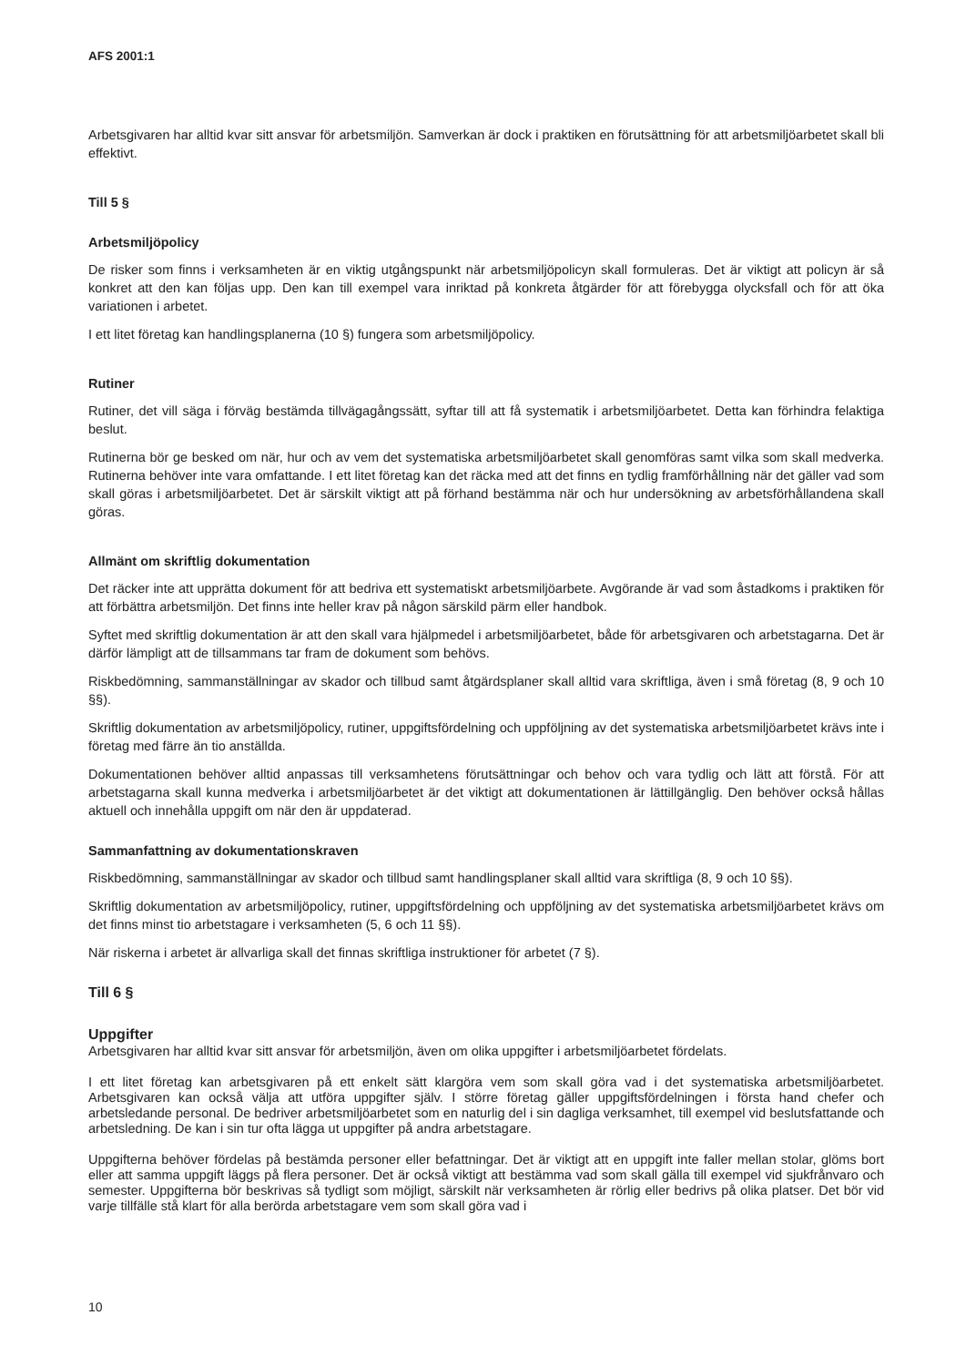AFS 2001:1
Arbetsgivaren har alltid kvar sitt ansvar för arbetsmiljön. Samverkan är dock i praktiken en förutsättning för att arbetsmiljöarbetet skall bli effektivt.
Till 5 §
Arbetsmiljöpolicy
De risker som finns i verksamheten är en viktig utgångspunkt när arbetsmiljöpolicyn skall formuleras. Det är viktigt att policyn är så konkret att den kan följas upp. Den kan till exempel vara inriktad på konkreta åtgärder för att förebygga olycksfall och för att öka variationen i arbetet.
I ett litet företag kan handlingsplanerna (10 §) fungera som arbetsmiljöpolicy.
Rutiner
Rutiner, det vill säga i förväg bestämda tillvägagångssätt, syftar till att få systematik i arbetsmiljöarbetet. Detta kan förhindra felaktiga beslut.
Rutinerna bör ge besked om när, hur och av vem det systematiska arbetsmiljöarbetet skall genomföras samt vilka som skall medverka. Rutinerna behöver inte vara omfattande. I ett litet företag kan det räcka med att det finns en tydlig framförhållning när det gäller vad som skall göras i arbetsmiljöarbetet. Det är särskilt viktigt att på förhand bestämma när och hur undersökning av arbetsförhållandena skall göras.
Allmänt om skriftlig dokumentation
Det räcker inte att upprätta dokument för att bedriva ett systematiskt arbetsmiljöarbete. Avgörande är vad som åstadkoms i praktiken för att förbättra arbetsmiljön. Det finns inte heller krav på någon särskild pärm eller handbok.
Syftet med skriftlig dokumentation är att den skall vara hjälpmedel i arbetsmiljöarbetet, både för arbetsgivaren och arbetstagarna. Det är därför lämpligt att de tillsammans tar fram de dokument som behövs.
Riskbedömning, sammanställningar av skador och tillbud samt åtgärdsplaner skall alltid vara skriftliga, även i små företag (8, 9 och 10 §§).
Skriftlig dokumentation av arbetsmiljöpolicy, rutiner, uppgiftsfördelning och uppföljning av det systematiska arbetsmiljöarbetet krävs inte i företag med färre än tio anställda.
Dokumentationen behöver alltid anpassas till verksamhetens förutsättningar och behov och vara tydlig och lätt att förstå. För att arbetstagarna skall kunna medverka i arbetsmiljöarbetet är det viktigt att dokumentationen är lättillgänglig. Den behöver också hållas aktuell och innehålla uppgift om när den är uppdaterad.
Sammanfattning av dokumentationskraven
Riskbedömning, sammanställningar av skador och tillbud samt handlingsplaner skall alltid vara skriftliga (8, 9 och 10 §§).
Skriftlig dokumentation av arbetsmiljöpolicy, rutiner, uppgiftsfördelning och uppföljning av det systematiska arbetsmiljöarbetet krävs om det finns minst tio arbetstagare i verksamheten (5, 6 och 11 §§).
När riskerna i arbetet är allvarliga skall det finnas skriftliga instruktioner för arbetet (7 §).
Till 6 §
Uppgifter
Arbetsgivaren har alltid kvar sitt ansvar för arbetsmiljön, även om olika uppgifter i arbetsmiljöarbetet fördelats.
I ett litet företag kan arbetsgivaren på ett enkelt sätt klargöra vem som skall göra vad i det systematiska arbetsmiljöarbetet. Arbetsgivaren kan också välja att utföra uppgifter själv. I större företag gäller uppgiftsfördelningen i första hand chefer och arbetsledande personal. De bedriver arbetsmiljöarbetet som en naturlig del i sin dagliga verksamhet, till exempel vid beslutsfattande och arbetsledning. De kan i sin tur ofta lägga ut uppgifter på andra arbetstagare.
Uppgifterna behöver fördelas på bestämda personer eller befattningar. Det är viktigt att en uppgift inte faller mellan stolar, glöms bort eller att samma uppgift läggs på flera personer. Det är också viktigt att bestämma vad som skall gälla till exempel vid sjukfrånvaro och semester. Uppgifterna bör beskrivas så tydligt som möjligt, särskilt när verksamheten är rörlig eller bedrivs på olika platser. Det bör vid varje tillfälle stå klart för alla berörda arbetstagare vem som skall göra vad i
10